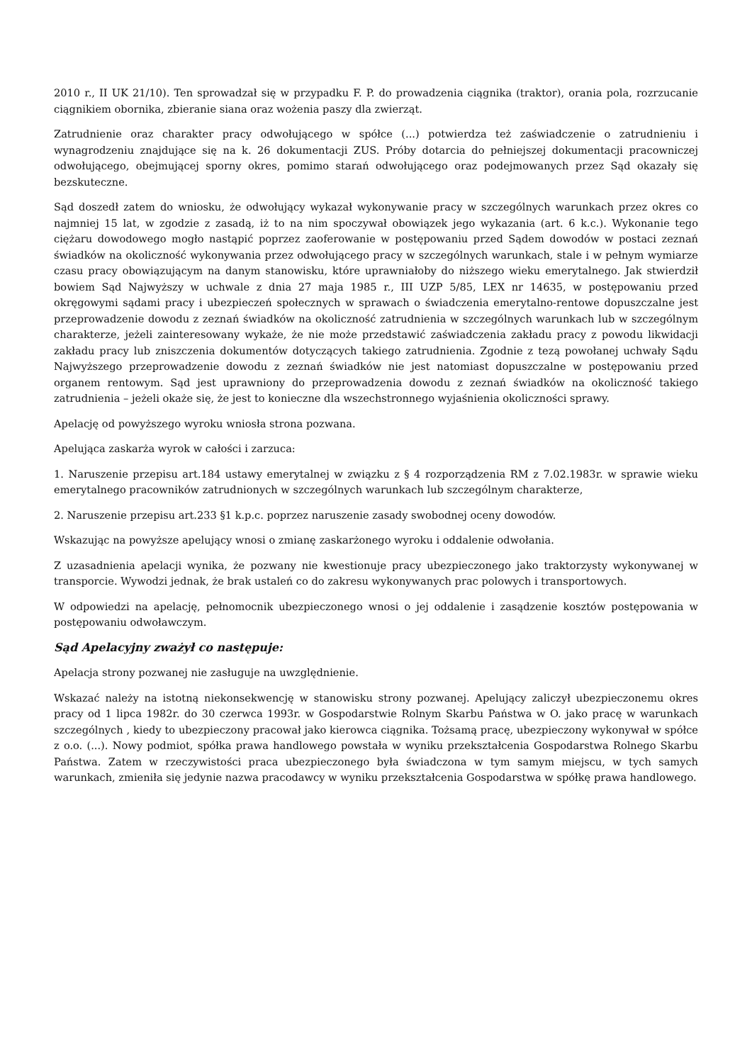2010 r., II UK 21/10). Ten sprowadzał się w przypadku F. P. do prowadzenia ciągnika (traktor), orania pola, rozrzucanie ciągnikiem obornika, zbieranie siana oraz wożenia paszy dla zwierząt.
Zatrudnienie oraz charakter pracy odwołującego w spółce (...) potwierdza też zaświadczenie o zatrudnieniu i wynagrodzeniu znajdujące się na k. 26 dokumentacji ZUS. Próby dotarcia do pełniejszej dokumentacji pracowniczej odwołującego, obejmującej sporny okres, pomimo starań odwołującego oraz podejmowanych przez Sąd okazały się bezskuteczne.
Sąd doszedł zatem do wniosku, że odwołujący wykazał wykonywanie pracy w szczególnych warunkach przez okres co najmniej 15 lat, w zgodzie z zasadą, iż to na nim spoczywał obowiązek jego wykazania (art. 6 k.c.). Wykonanie tego ciężaru dowodowego mogło nastąpić poprzez zaoferowanie w postępowaniu przed Sądem dowodów w postaci zeznań świadków na okoliczność wykonywania przez odwołującego pracy w szczególnych warunkach, stale i w pełnym wymiarze czasu pracy obowiązującym na danym stanowisku, które uprawniałoby do niższego wieku emerytalnego. Jak stwierdził bowiem Sąd Najwyższy w uchwale z dnia 27 maja 1985 r., III UZP 5/85, LEX nr 14635, w postępowaniu przed okręgowymi sądami pracy i ubezpieczeń społecznych w sprawach o świadczenia emerytalno-rentowe dopuszczalne jest przeprowadzenie dowodu z zeznań świadków na okoliczność zatrudnienia w szczególnych warunkach lub w szczególnym charakterze, jeżeli zainteresowany wykaże, że nie może przedstawić zaświadczenia zakładu pracy z powodu likwidacji zakładu pracy lub zniszczenia dokumentów dotyczących takiego zatrudnienia. Zgodnie z tezą powołanej uchwały Sądu Najwyższego przeprowadzenie dowodu z zeznań świadków nie jest natomiast dopuszczalne w postępowaniu przed organem rentowym. Sąd jest uprawniony do przeprowadzenia dowodu z zeznań świadków na okoliczność takiego zatrudnienia – jeżeli okaże się, że jest to konieczne dla wszechstronnego wyjaśnienia okoliczności sprawy.
Apelację od powyższego wyroku wniosła strona pozwana.
Apelująca zaskarża wyrok w całości i zarzuca:
1. Naruszenie przepisu art.184 ustawy emerytalnej w związku z § 4 rozporządzenia RM z 7.02.1983r. w sprawie wieku emerytalnego pracowników zatrudnionych w szczególnych warunkach lub szczególnym charakterze,
2. Naruszenie przepisu art.233 §1 k.p.c. poprzez naruszenie zasady swobodnej oceny dowodów.
Wskazując na powyższe apelujący wnosi o zmianę zaskarżonego wyroku i oddalenie odwołania.
Z uzasadnienia apelacji wynika, że pozwany nie kwestionuje pracy ubezpieczonego jako traktorzysty wykonywanej w transporcie. Wywodzi jednak, że brak ustaleń co do zakresu wykonywanych prac polowych i transportowych.
W odpowiedzi na apelację, pełnomocnik ubezpieczonego wnosi o jej oddalenie i zasądzenie kosztów postępowania w postępowaniu odwoławczym.
Sąd Apelacyjny zważył co następuje:
Apelacja strony pozwanej nie zasługuje na uwzględnienie.
Wskazać należy na istotną niekonsekwencję w stanowisku strony pozwanej. Apelujący zaliczył ubezpieczonemu okres pracy od 1 lipca 1982r. do 30 czerwca 1993r. w Gospodarstwie Rolnym Skarbu Państwa w O. jako pracę w warunkach szczególnych , kiedy to ubezpieczony pracował jako kierowca ciągnika. Tożsamą pracę, ubezpieczony wykonywał w spółce z o.o. (...). Nowy podmiot, spółka prawa handlowego powstała w wyniku przekształcenia Gospodarstwa Rolnego Skarbu Państwa. Zatem w rzeczywistości praca ubezpieczonego była świadczona w tym samym miejscu, w tych samych warunkach, zmieniła się jedynie nazwa pracodawcy w wyniku przekształcenia Gospodarstwa w spółkę prawa handlowego.